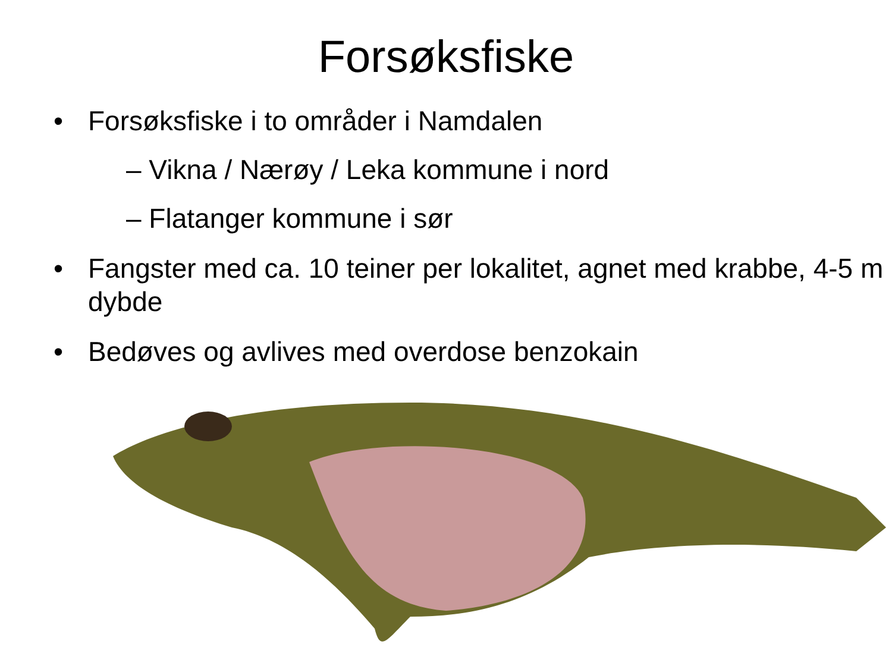Forsøksfiske
• Forsøksfiske i to områder i Namdalen
– Vikna / Nærøy / Leka kommune i nord
– Flatanger kommune i sør
• Fangster med ca. 10 teiner per lokalitet, agnet med krabbe, 4-5 m dybde
• Bedøves og avlives med overdose benzokain